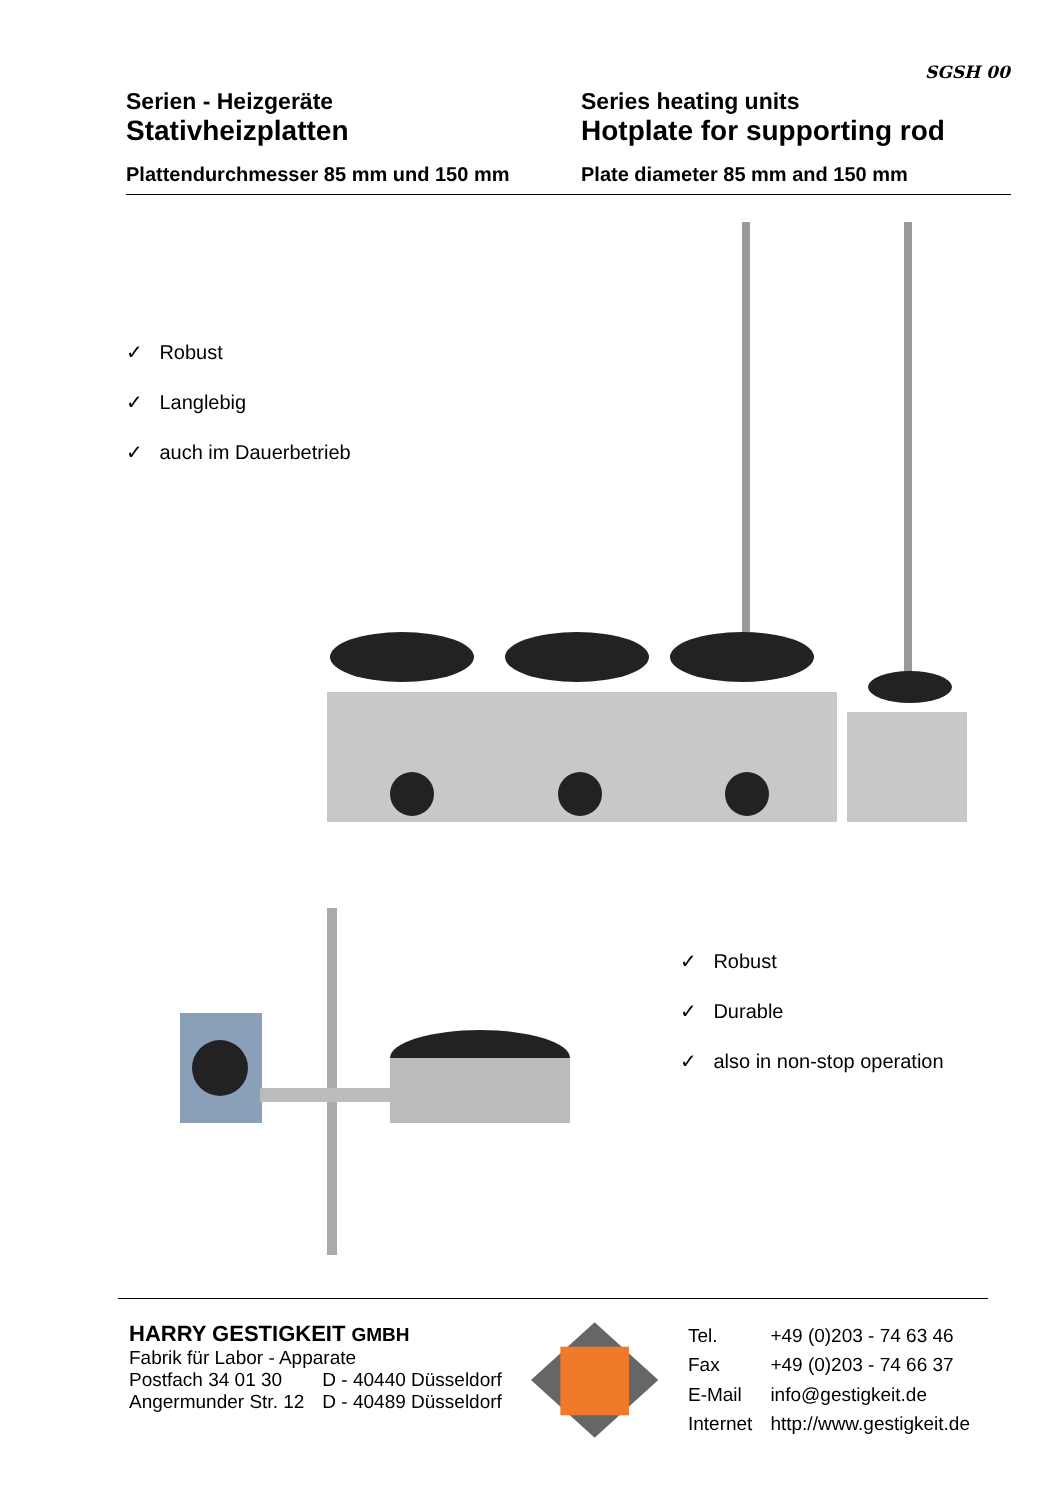SGSH 00
Serien - Heizgeräte
Stativheizplatten
Plattendurchmesser 85 mm und 150 mm
Series heating units
Hotplate for supporting rod
Plate diameter 85 mm and 150 mm
✓ Robust
✓ Langlebig
✓ auch im Dauerbetrieb
✓ Robust
✓ Durable
✓ also in non-stop operation
HARRY GESTIGKEIT GMBH
Fabrik für Labor - Apparate
| Postfach 34 01 30 | D - 40440 Düsseldorf |
| Angermunder Str. 12 | D - 40489 Düsseldorf |
| Tel. | +49 (0)203 - 74 63 46 |
| Fax | +49 (0)203 - 74 66 37 |
| E-Mail | info@gestigkeit.de |
| Internet | http://www.gestigkeit.de |